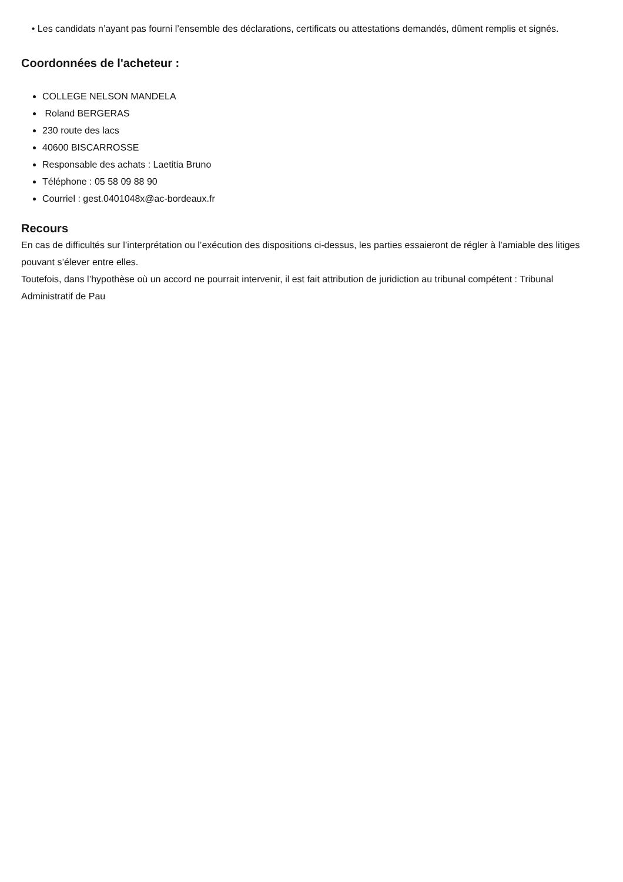• Les candidats n’ayant pas fourni l’ensemble des déclarations, certificats ou attestations demandés, dûment remplis et signés.
Coordonnées de l'acheteur :
COLLEGE NELSON MANDELA
Roland BERGERAS
230 route des lacs
40600 BISCARROSSE
Responsable des achats : Laetitia Bruno
Téléphone : 05 58 09 88 90
Courriel : gest.0401048x@ac-bordeaux.fr
Recours
En cas de difficultés sur l’interprétation ou l’exécution des dispositions ci-dessus, les parties essaieront de régler à l’amiable des litiges pouvant s’élever entre elles.
Toutefois, dans l’hypothèse où un accord ne pourrait intervenir, il est fait attribution de juridiction au tribunal compétent : Tribunal Administratif de Pau